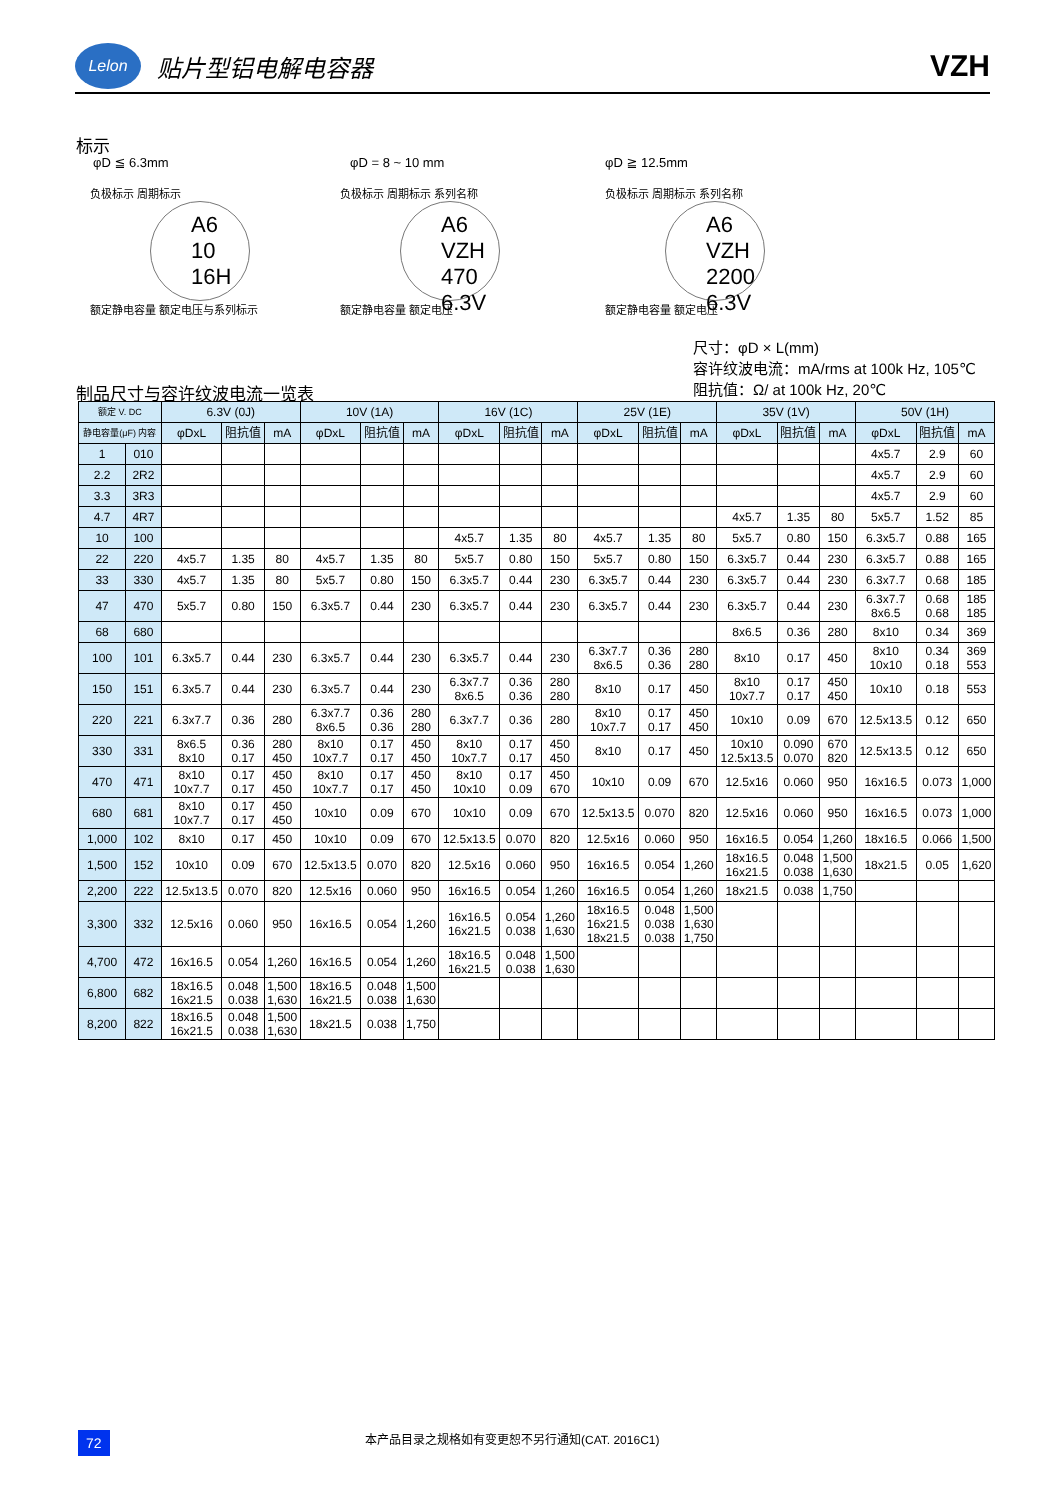Lelon
贴片型铝电解电容器
VZH
标示
φD ≦ 6.3mm φD = 8 ~ 10 mm φD ≧ 12.5mm
负极标示 周期标示
A6
10
16H
额定静电容量 额定电压与系列标示
负极标示 周期标示 系列名称
A6
VZH
470
6.3V
额定静电容量 额定电压
负极标示 周期标示 系列名称
A6
VZH
2200
6.3V
额定静电容量 额定电压
尺寸：φD × L(mm)
容许纹波电流：mA/rms at 100k Hz, 105℃
阻抗值：Ω/ at 100k Hz, 20℃
制品尺寸与容许纹波电流一览表
| 额定 V. DC | | 6.3V (0J) | | | 10V (1A) | | | 16V (1C) | | | 25V (1E) | | | 35V (1V) | | | 50V (1H) | | |
| --- | --- | --- | --- | --- | --- | --- | --- | --- | --- | --- | --- | --- | --- | --- | --- | --- | --- | --- | --- |
| 静电容量(μF) 内容 | | φDxL | 阻抗值 | mA | φDxL | 阻抗值 | mA | φDxL | 阻抗值 | mA | φDxL | 阻抗值 | mA | φDxL | 阻抗值 | mA | φDxL | 阻抗值 | mA |
| 1 | 010 | | | | | | | | | | | | | | | | 4x5.7 | 2.9 | 60 |
| 2.2 | 2R2 | | | | | | | | | | | | | | | | 4x5.7 | 2.9 | 60 |
| 3.3 | 3R3 | | | | | | | | | | | | | | | | 4x5.7 | 2.9 | 60 |
| 4.7 | 4R7 | | | | | | | | | | | | | 4x5.7 | 1.35 | 80 | 5x5.7 | 1.52 | 85 |
| 10 | 100 | | | | | | | 4x5.7 | 1.35 | 80 | 4x5.7 | 1.35 | 80 | 5x5.7 | 0.80 | 150 | 6.3x5.7 | 0.88 | 165 |
| 22 | 220 | 4x5.7 | 1.35 | 80 | 4x5.7 | 1.35 | 80 | 5x5.7 | 0.80 | 150 | 5x5.7 | 0.80 | 150 | 6.3x5.7 | 0.44 | 230 | 6.3x5.7 | 0.88 | 165 |
| 33 | 330 | 4x5.7 | 1.35 | 80 | 5x5.7 | 0.80 | 150 | 6.3x5.7 | 0.44 | 230 | 6.3x5.7 | 0.44 | 230 | 6.3x5.7 | 0.44 | 230 | 6.3x7.7 | 0.68 | 185 |
| 47 | 470 | 5x5.7 | 0.80 | 150 | 6.3x5.7 | 0.44 | 230 | 6.3x5.7 | 0.44 | 230 | 6.3x5.7 | 0.44 | 230 | 6.3x5.7 | 0.44 | 230 | 6.3x7.7 8x6.5 | 0.68 0.68 | 185 185 |
| 68 | 680 | | | | | | | | | | | | | 8x6.5 | 0.36 | 280 | 8x10 | 0.34 | 369 |
| 100 | 101 | 6.3x5.7 | 0.44 | 230 | 6.3x5.7 | 0.44 | 230 | 6.3x5.7 | 0.44 | 230 | 6.3x7.7 8x6.5 | 0.36 0.36 | 280 280 | 8x10 | 0.17 | 450 | 8x10 10x10 | 0.34 0.18 | 369 553 |
| 150 | 151 | 6.3x5.7 | 0.44 | 230 | 6.3x5.7 | 0.44 | 230 | 6.3x7.7 8x6.5 | 0.36 0.36 | 280 280 | 8x10 | 0.17 | 450 | 8x10 10x7.7 | 0.17 0.17 | 450 450 | 10x10 | 0.18 | 553 |
| 220 | 221 | 6.3x7.7 | 0.36 | 280 | 6.3x7.7 8x6.5 | 0.36 0.36 | 280 280 | 6.3x7.7 | 0.36 | 280 | 8x10 10x7.7 | 0.17 0.17 | 450 450 | 10x10 | 0.09 | 670 | 12.5x13.5 | 0.12 | 650 |
| 330 | 331 | 8x6.5 8x10 | 0.36 0.17 | 280 450 | 8x10 10x7.7 | 0.17 0.17 | 450 450 | 8x10 10x7.7 | 0.17 0.17 | 450 450 | 8x10 | 0.17 | 450 | 10x10 12.5x13.5 | 0.090 0.070 | 670 820 | 12.5x13.5 | 0.12 | 650 |
| 470 | 471 | 8x10 10x7.7 | 0.17 0.17 | 450 450 | 8x10 10x7.7 | 0.17 0.17 | 450 450 | 8x10 10x10 | 0.17 0.09 | 450 670 | 10x10 | 0.09 | 670 | 12.5x16 | 0.060 | 950 | 16x16.5 | 0.073 | 1,000 |
| 680 | 681 | 8x10 10x7.7 | 0.17 0.17 | 450 450 | 10x10 | 0.09 | 670 | 10x10 | 0.09 | 670 | 12.5x13.5 | 0.070 | 820 | 12.5x16 | 0.060 | 950 | 16x16.5 | 0.073 | 1,000 |
| 1,000 | 102 | 8x10 | 0.17 | 450 | 10x10 | 0.09 | 670 | 12.5x13.5 | 0.070 | 820 | 12.5x16 | 0.060 | 950 | 16x16.5 | 0.054 | 1,260 | 18x16.5 | 0.066 | 1,500 |
| 1,500 | 152 | 10x10 | 0.09 | 670 | 12.5x13.5 | 0.070 | 820 | 12.5x16 | 0.060 | 950 | 16x16.5 | 0.054 | 1,260 | 18x16.5 16x21.5 | 0.048 0.038 | 1,500 1,630 | 18x21.5 | 0.05 | 1,620 |
| 2,200 | 222 | 12.5x13.5 | 0.070 | 820 | 12.5x16 | 0.060 | 950 | 16x16.5 | 0.054 | 1,260 | 16x16.5 | 0.054 | 1,260 | 18x21.5 | 0.038 | 1,750 | | | |
| 3,300 | 332 | 12.5x16 | 0.060 | 950 | 16x16.5 | 0.054 | 1,260 | 16x16.5 16x21.5 | 0.054 0.038 | 1,260 1,630 | 18x16.5 16x21.5 18x21.5 | 0.048 0.038 0.038 | 1,500 1,630 1,750 | | | | | | |
| 4,700 | 472 | 16x16.5 | 0.054 | 1,260 | 16x16.5 | 0.054 | 1,260 | 18x16.5 16x21.5 | 0.048 0.038 | 1,500 1,630 | | | | | | | | | |
| 6,800 | 682 | 18x16.5 16x21.5 | 0.048 0.038 | 1,500 1,630 | 18x16.5 16x21.5 | 0.048 0.038 | 1,500 1,630 | | | | | | | | | | | | |
| 8,200 | 822 | 18x16.5 16x21.5 | 0.048 0.038 | 1,500 1,630 | 18x21.5 | 0.038 | 1,750 | | | | | | | | | | | | |
72
本产品目录之规格如有变更恕不另行通知(CAT. 2016C1)